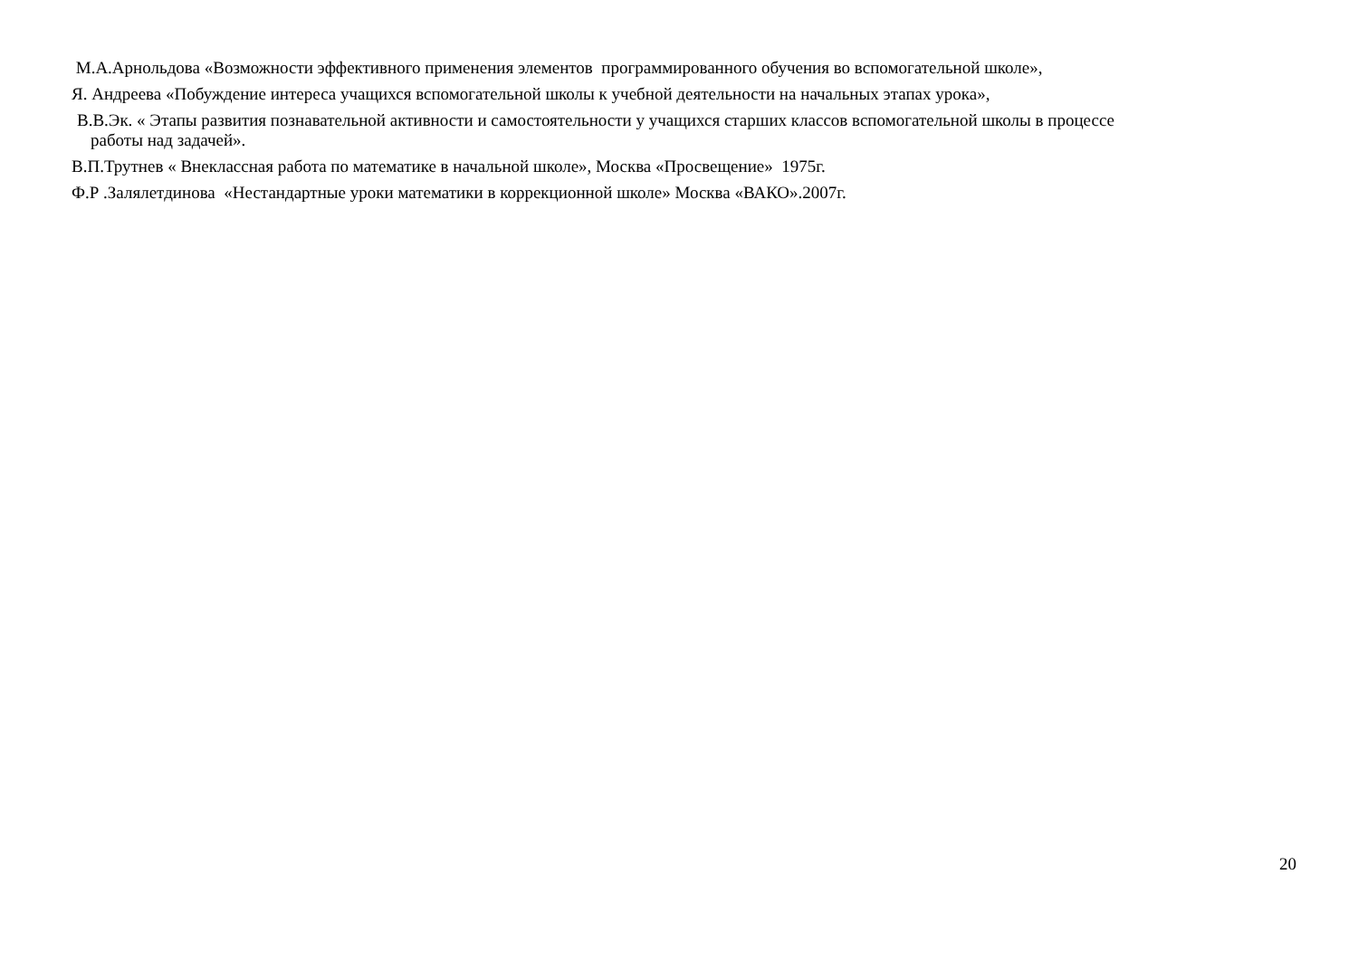М.А.Арнольдова «Возможности эффективного применения элементов программированного обучения во вспомогательной школе»,
Я. Андреева «Побуждение интереса учащихся вспомогательной школы к учебной деятельности на начальных этапах урока»,
В.В.Эк. « Этапы развития познавательной активности и самостоятельности у учащихся старших классов вспомогательной школы в процессе
работы над задачей».
В.П.Трутнев « Внеклассная работа по математике в начальной школе», Москва «Просвещение» 1975г.
Ф.Р .Залялетдинова «Нестандартные уроки математики в коррекционной школе» Москва «ВАКО».2007г.
20